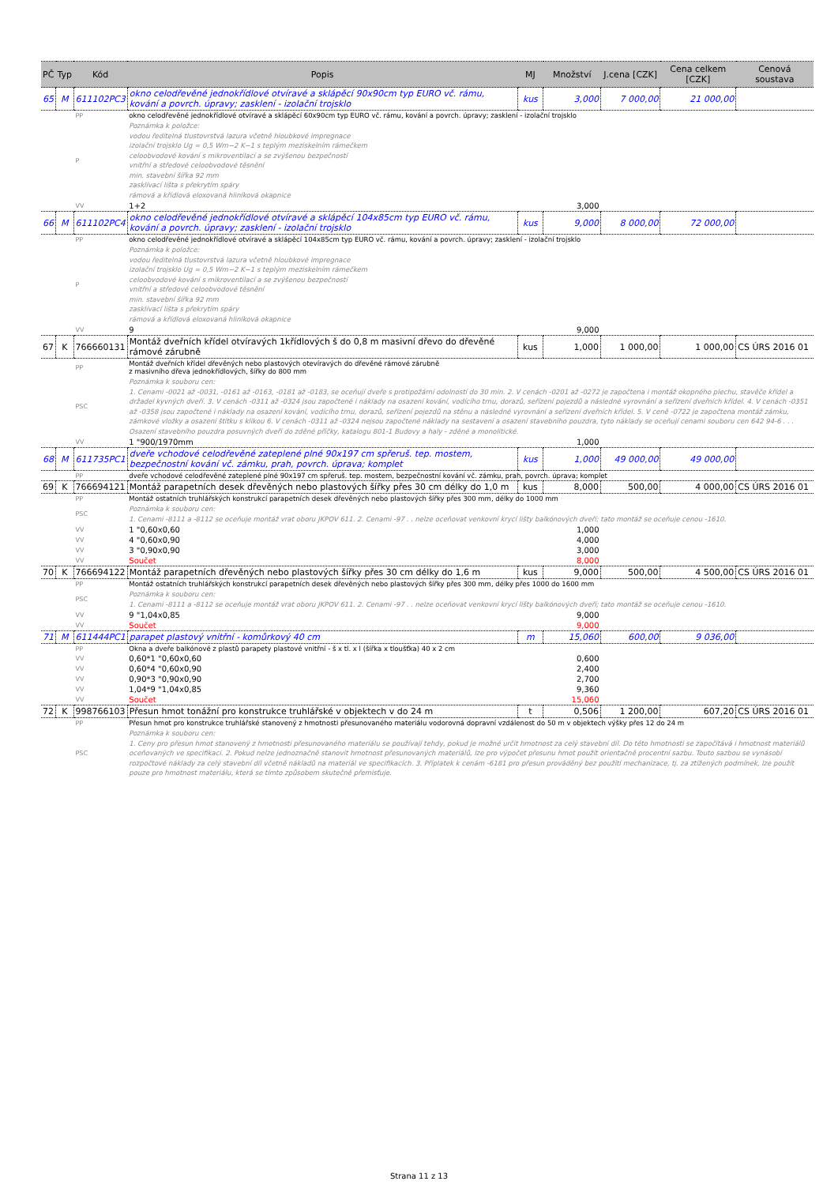| PČ | Typ | Kód | Popis | MJ | Množství | J.cena [CZK] | Cena celkem [CZK] | Cenová soustava |
| --- | --- | --- | --- | --- | --- | --- | --- | --- |
| 65 | M | 611102PC3 | okno celodřevěné jednokřídlové otvíravé a sklápěcí 90x90cm typ EURO vč. rámu, kování a povrch. úpravy; zasklení - izolační trojsklo | kus | 3,000 | 7 000,00 | 21 000,00 | |
| | PP | | okno celodřevěné jednokřídlové otvíravé a sklápěcí 60x90cm typ EURO vč. rámu, kování a povrch. úpravy; zasklení - izolační trojsklo | | | | | |
| | P | | Poznámka k položce: vodou ředitelná tlustovrstvá lazura včetně hloubkové impregnace izolační trojsklo Ug = 0,5 Wm−2 K−1 s teplým meziskelním rámečkem celoobvodové kování s mikroventilací a se zvýšenou bezpečností vnitřní a středové celoobvodové těsnění min. stavební šířka 92 mm zasklívací lišta s překrytím spáry rámová a křídlová eloxovaná hliníková okapnice | | | | | |
| | VV | | 1+2 | | 3,000 | | | |
| 66 | M | 611102PC4 | okno celodřevěné jednokřídlové otvíravé a sklápěcí 104x85cm typ EURO vč. rámu, kování a povrch. úpravy; zasklení - izolační trojsklo | kus | 9,000 | 8 000,00 | 72 000,00 | |
| | PP | | okno celodřevěné jednokřídlové otvíravé a sklápěcí 104x85cm typ EURO vč. rámu, kování a povrch. úpravy; zasklení - izolační trojsklo | | | | | |
| | P | | Poznámka k položce: vodou ředitelná tlustovrstvá lazura včetně hloubkové impregnace izolační trojsklo Ug = 0,5 Wm−2 K−1 s teplým meziskelním rámečkem celoobvodové kování s mikroventilací a se zvýšenou bezpečností vnitřní a středové celoobvodové těsnění min. stavební šířka 92 mm zasklívací lišta s překrytím spáry rámová a křídlová eloxovaná hliníková okapnice | | | | | |
| | VV | | 9 | | 9,000 | | | |
| 67 | K | 766660131 | Montáž dveřních křídel otvíravých 1křídlových š do 0,8 m masivní dřevo do dřevěné rámové zárubně | kus | 1,000 | 1 000,00 | 1 000,00 | CS ÚRS 2016 01 |
| | PP | | Montáž dveřních křídel dřevěných nebo plastových otevíravých do dřevěné rámové zárubně z masivního dřeva jednokřídlových, šířky do 800 mm | | | | | |
| | PSC | | Poznámka k souboru cen: 1. Cenami -0021 až -0031, -0161 až -0163, -0181 až -0183, se oceňují dveře s protipožární odolností do 30 min. 2. V cenách -0201 až -0272 je započtena i montáž okopného plechu, stavěče křídel a držadel kyvných dveří. 3. V cenách -0311 až -0324 jsou započtené i náklady na osazení kování, vodícího trnu, dorazů, seřízení pojezdů a následné vyrovnání a seřízení dveřních křídel. 4. V cenách -0351 až -0358 jsou započtené i náklady na osazení kování, vodícího trnu, dorazů, seřízení pojezdů na stěnu a následné vyrovnání a seřízení dveřních křídel. 5. V ceně -0722 je započtena montáž zámku, zámkové vložky a osazení štítku s klikou 6. V cenách -0311 až -0324 nejsou započtené náklady na sestavení a osazení stavebního pouzdra, tyto náklady se oceňují cenami souboru cen 642 94-6 . . . Osazení stavebního pouzdra posuvných dveří do zděné příčky, katalogu 801-1 Budovy a haly - zděné a monolitické. | | | | | |
| | VV | | 1 "900/1970mm | | 1,000 | | | |
| 68 | M | 611735PC1 | dveře vchodové celodřevěné zateplené plné 90x197 cm spřeruš. tep. mostem, bezpečnostní kování vč. zámku, prah, povrch. úprava; komplet | kus | 1,000 | 49 000,00 | 49 000,00 | |
| | PP | | dveře vchodové celodřevěné zateplené plné 90x197 cm spřeruš. tep. mostem, bezpečnostní kování vč. zámku, prah, povrch. úprava; komplet | | | | | |
| 69 | K | 766694121 | Montáž parapetních desek dřevěných nebo plastových šířky přes 30 cm délky do 1,0 m | kus | 8,000 | 500,00 | 4 000,00 | CS ÚRS 2016 01 |
| | PP | | Montáž ostatních truhlářských konstrukcí parapetních desek dřevěných nebo plastových šířky přes 300 mm, délky do 1000 mm | | | | | |
| | PSC | | Poznámka k souboru cen: 1. Cenami -8111 a -8112 se oceňuje montáž vrat oboru JKPOV 611. 2. Cenami -97 . . nelze oceňovat venkovní krycí lišty balkónových dveří; tato montáž se oceňuje cenou -1610. | | | | | |
| | VV | | 1 "0,60x0,60 | | 1,000 | | | |
| | VV | | 4 "0,60x0,90 | | 4,000 | | | |
| | VV | | 3 "0,90x0,90 | | 3,000 | | | |
| | VV | | Součet | | 8,000 | | | |
| 70 | K | 766694122 | Montáž parapetních dřevěných nebo plastových šířky přes 30 cm délky do 1,6 m | kus | 9,000 | 500,00 | 4 500,00 | CS ÚRS 2016 01 |
| | PP | | Montáž ostatních truhlářských konstrukcí parapetních desek dřevěných nebo plastových šířky přes 300 mm, délky přes 1000 do 1600 mm | | | | | |
| | PSC | | Poznámka k souboru cen: 1. Cenami -8111 a -8112 se oceňuje montáž vrat oboru JKPOV 611. 2. Cenami -97 . . nelze oceňovat venkovní krycí lišty balkónových dveří; tato montáž se oceňuje cenou -1610. | | | | | |
| | VV | | 9 "1,04x0,85 | | 9,000 | | | |
| | VV | | Součet | | 9,000 | | | |
| 71 | M | 611444PC1 | parapet plastový vnitřní - komůrkový 40 cm | m | 15,060 | 600,00 | 9 036,00 | |
| | PP | | Okna a dveře balkónové z plastů parapety plastové vnitřní - š x tl. x l (šířka x tloušťka) 40 x 2 cm | | | | | |
| | VV | | 0,60*1 "0,60x0,60 | | 0,600 | | | |
| | VV | | 0,60*4 "0,60x0,90 | | 2,400 | | | |
| | VV | | 0,90*3 "0,90x0,90 | | 2,700 | | | |
| | VV | | 1,04*9 "1,04x0,85 | | 9,360 | | | |
| | VV | | Součet | | 15,060 | | | |
| 72 | K | 998766103 | Přesun hmot tonážní pro konstrukce truhlářské v objektech v do 24 m | t | 0,506 | 1 200,00 | 607,20 | CS ÚRS 2016 01 |
| | PP | | Přesun hmot pro konstrukce truhlářské stanovený z hmotnosti přesunovaného materiálu vodorovná dopravní vzdálenost do 50 m v objektech výšky přes 12 do 24 m | | | | | |
| | PSC | | Poznámka k souboru cen: 1. Ceny pro přesun hmot stanovený z hmotnosti přesunovaného materiálu se používají tehdy, pokud je možné určit hmotnost za celý stavební díl. Do této hmotnosti se započítává i hmotnost materiálů oceňovaných ve specifikaci. 2. Pokud nelze jednoznačně stanovit hmotnost přesunovaných materiálů, lze pro výpočet přesunu hmot použít orientačně procentní sazbu. Touto sazbou se vynásobí rozpočtové náklady za celý stavební díl včetně nákladů na materiál ve specifikacích. 3. Příplatek k cenám -6181 pro přesun prováděný bez použití mechanizace, tj. za ztížených podmínek, lze použít pouze pro hmotnost materiálu, která se tímto způsobem skutečně přemisťuje. | | | | | |
Strana 11 z 13